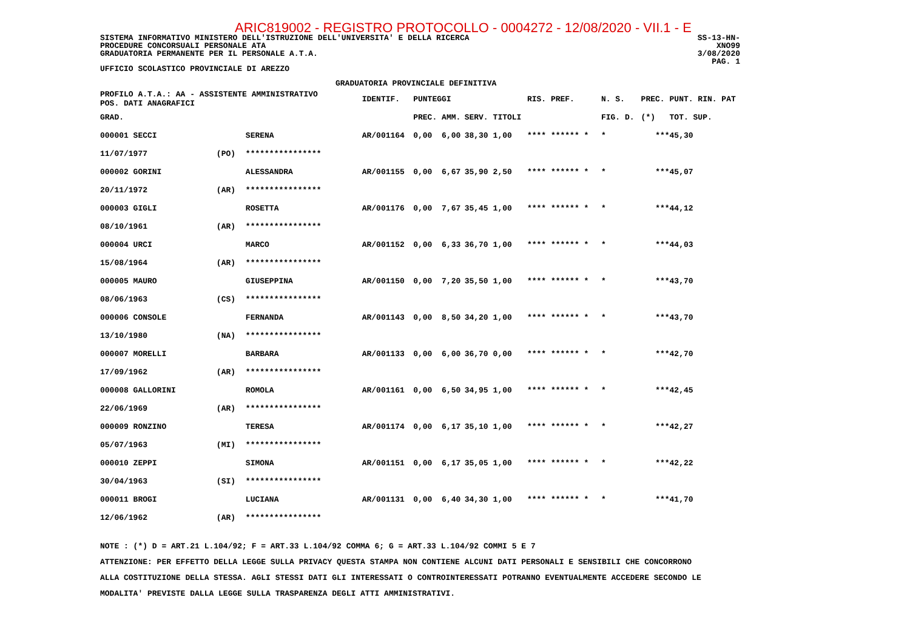ARIC819002 - REGISTRO PROTOCOLLO - 0004272 - 12/08/2020 - VII.1 - E
SISTEMA INFORMATIVO MINISTERO DELL'ISTRUZIONE DELL'UNIVERSITA' E DELLA RICERCA
PROCEDURE CONCORSUALI PERSONALE ATA
GRADUATORIA PERMANENTE PER IL PERSONALE A.T.A.
SS-13-HN-XNO99
3/08/2020
PAG. 1
UFFICIO SCOLASTICO PROVINCIALE DI AREZZO
GRADUATORIA PROVINCIALE DEFINITIVA
| PROFILO A.T.A.: AA - ASSISTENTE AMMINISTRATIVO POS. DATI ANAGRAFICI | | | | IDENTIF. | PUNTEGGI | | | | RIS. PREF. | N. S. | PREC. | PUNT. RIN. PAT |
| --- | --- | --- | --- | --- | --- | --- | --- | --- | --- | --- | --- | --- |
| GRAD. | | | | | PREC. | AMM. | SERV. | TITOLI | | FIG. D. | (*) | TOT. SUP. |
| 000001 SECCI | | | SERENA | AR/001164 | 0,00 | 6,00 | 38,30 | 1,00 | **** ****** * | * | *** | 45,30 |
| 11/07/1977 | (PO) | | **************** | | | | | | | | | |
| 000002 GORINI | | | ALESSANDRA | AR/001155 | 0,00 | 6,67 | 35,90 | 2,50 | **** ****** * | * | *** | 45,07 |
| 20/11/1972 | (AR) | | **************** | | | | | | | | | |
| 000003 GIGLI | | | ROSETTA | AR/001176 | 0,00 | 7,67 | 35,45 | 1,00 | **** ****** * | * | *** | 44,12 |
| 08/10/1961 | (AR) | | **************** | | | | | | | | | |
| 000004 URCI | | | MARCO | AR/001152 | 0,00 | 6,33 | 36,70 | 1,00 | **** ****** * | * | *** | 44,03 |
| 15/08/1964 | (AR) | | **************** | | | | | | | | | |
| 000005 MAURO | | | GIUSEPPINA | AR/001150 | 0,00 | 7,20 | 35,50 | 1,00 | **** ****** * | * | *** | 43,70 |
| 08/06/1963 | (CS) | | **************** | | | | | | | | | |
| 000006 CONSOLE | | | FERNANDA | AR/001143 | 0,00 | 8,50 | 34,20 | 1,00 | **** ****** * | * | *** | 43,70 |
| 13/10/1980 | (NA) | | **************** | | | | | | | | | |
| 000007 MORELLI | | | BARBARA | AR/001133 | 0,00 | 6,00 | 36,70 | 0,00 | **** ****** * | * | *** | 42,70 |
| 17/09/1962 | (AR) | | **************** | | | | | | | | | |
| 000008 GALLORINI | | | ROMOLA | AR/001161 | 0,00 | 6,50 | 34,95 | 1,00 | **** ****** * | * | *** | 42,45 |
| 22/06/1969 | (AR) | | **************** | | | | | | | | | |
| 000009 RONZINO | | | TERESA | AR/001174 | 0,00 | 6,17 | 35,10 | 1,00 | **** ****** * | * | *** | 42,27 |
| 05/07/1963 | (MI) | | **************** | | | | | | | | | |
| 000010 ZEPPI | | | SIMONA | AR/001151 | 0,00 | 6,17 | 35,05 | 1,00 | **** ****** * | * | *** | 42,22 |
| 30/04/1963 | (SI) | | **************** | | | | | | | | | |
| 000011 BROGI | | | LUCIANA | AR/001131 | 0,00 | 6,40 | 34,30 | 1,00 | **** ****** * | * | *** | 41,70 |
| 12/06/1962 | (AR) | | **************** | | | | | | | | | |
NOTE : (*) D = ART.21 L.104/92; F = ART.33 L.104/92 COMMA 6; G = ART.33 L.104/92 COMMI 5 E 7
ATTENZIONE: PER EFFETTO DELLA LEGGE SULLA PRIVACY QUESTA STAMPA NON CONTIENE ALCUNI DATI PERSONALI E SENSIBILI CHE CONCORRONO
ALLA COSTITUZIONE DELLA STESSA. AGLI STESSI DATI GLI INTERESSATI O CONTROINTERESSATI POTRANNO EVENTUALMENTE ACCEDERE SECONDO LE
MODALITA' PREVISTE DALLA LEGGE SULLA TRASPARENZA DEGLI ATTI AMMINISTRATIVI.